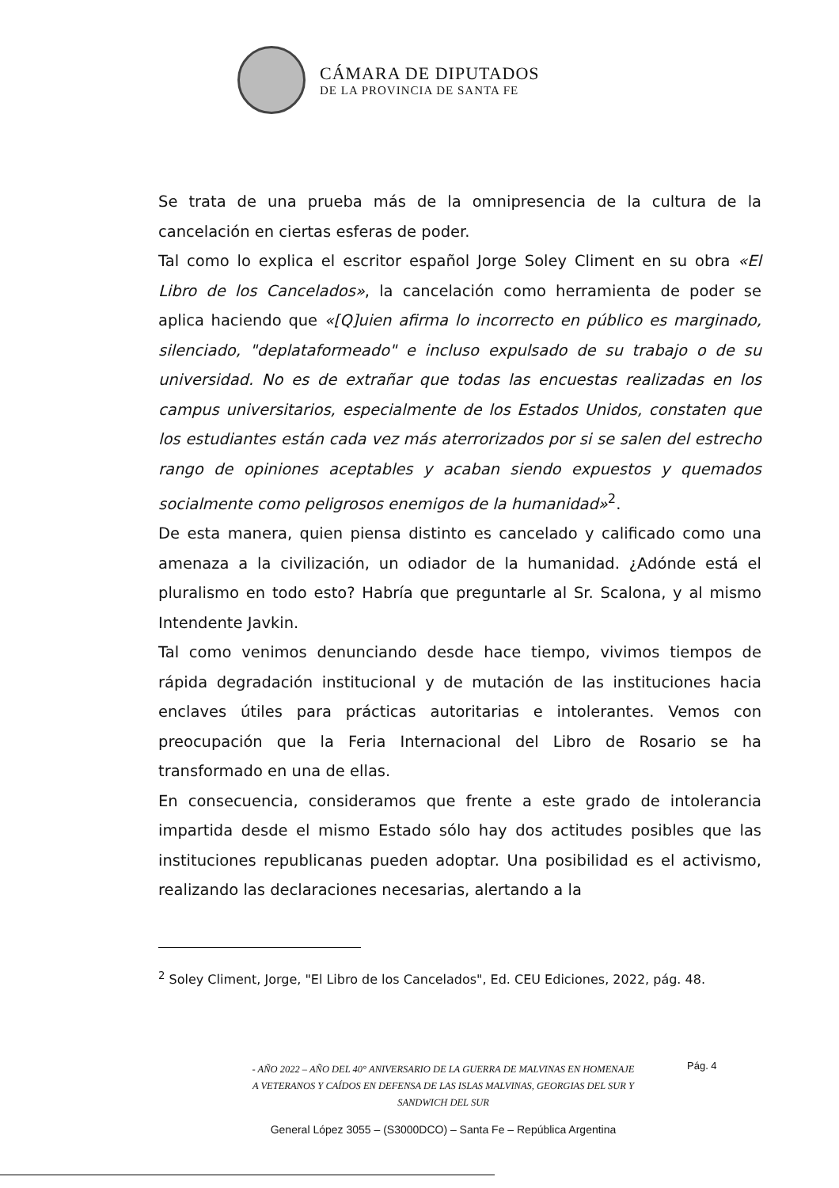CÁMARA DE DIPUTADOS
DE LA PROVINCIA DE SANTA FE
Se trata de una prueba más de la omnipresencia de la cultura de la cancelación en ciertas esferas de poder.
Tal como lo explica el escritor español Jorge Soley Climent en su obra «El Libro de los Cancelados», la cancelación como herramienta de poder se aplica haciendo que «[Q]uien afirma lo incorrecto en público es marginado, silenciado, "deplataformeado" e incluso expulsado de su trabajo o de su universidad. No es de extrañar que todas las encuestas realizadas en los campus universitarios, especialmente de los Estados Unidos, constaten que los estudiantes están cada vez más aterrorizados por si se salen del estrecho rango de opiniones aceptables y acaban siendo expuestos y quemados socialmente como peligrosos enemigos de la humanidad»<sup>2</sup>.
De esta manera, quien piensa distinto es cancelado y calificado como una amenaza a la civilización, un odiador de la humanidad. ¿Adónde está el pluralismo en todo esto? Habría que preguntarle al Sr. Scalona, y al mismo Intendente Javkin.
Tal como venimos denunciando desde hace tiempo, vivimos tiempos de rápida degradación institucional y de mutación de las instituciones hacia enclaves útiles para prácticas autoritarias e intolerantes. Vemos con preocupación que la Feria Internacional del Libro de Rosario se ha transformado en una de ellas.
En consecuencia, consideramos que frente a este grado de intolerancia impartida desde el mismo Estado sólo hay dos actitudes posibles que las instituciones republicanas pueden adoptar. Una posibilidad es el activismo, realizando las declaraciones necesarias, alertando a la
<sup>2</sup> Soley Climent, Jorge, "El Libro de los Cancelados", Ed. CEU Ediciones, 2022, pág. 48.
- AÑO 2022 – AÑO DEL 40° ANIVERSARIO DE LA GUERRA DE MALVINAS EN HOMENAJE
A VETERANOS Y CAÍDOS EN DEFENSA DE LAS ISLAS MALVINAS, GEORGIAS DEL SUR Y
SANDWICH DEL SUR
Pág. 4
General López 3055 – (S3000DCO) – Santa Fe – República Argentina